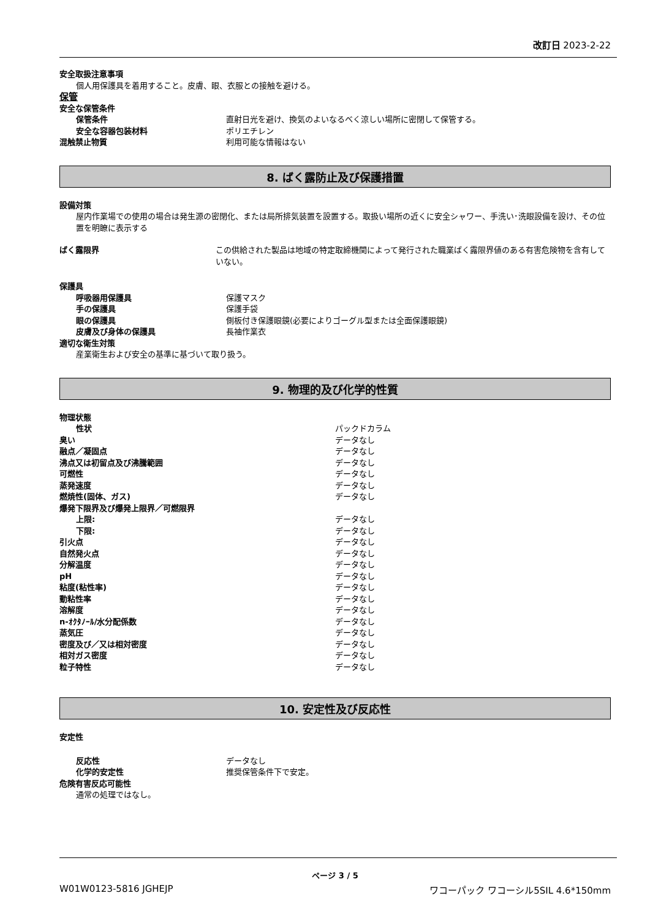改訂日 2023-2-22
安全取扱注意事項
個人用保護具を着用すること。皮膚、眼、衣服との接触を避ける。
保管
安全な保管条件
保管条件 直射日光を避け、換気のよいなるべく涼しい場所に密閉して保管する。
安全な容器包装材料 ポリエチレン
混触禁止物質 利用可能な情報はない
8. ばく露防止及び保護措置
設備対策
屋内作業場での使用の場合は発生源の密閉化、または局所排気装置を設置する。取扱い場所の近くに安全シャワー、手洗い･洗眼設備を設け、その位置を明瞭に表示する
ばく露限界 この供給された製品は地域の特定取締機関によって発行された職業ばく露限界値のある有害危険物を含有していない。
保護具
呼吸器用保護具 保護マスク
手の保護具 保護手袋
眼の保護具 側板付き保護眼鏡(必要によりゴーグル型または全面保護眼鏡)
皮膚及び身体の保護具 長袖作業衣
適切な衛生対策
産業衛生および安全の基準に基づいて取り扱う。
9. 物理的及び化学的性質
物理状態
性状 パックドカラム
臭い データなし
融点／凝固点 データなし
沸点又は初留点及び沸騰範囲 データなし
可燃性 データなし
蒸発速度 データなし
燃焼性(固体、ガス) データなし
爆発下限界及び爆発上限界／可燃限界
上限: データなし
下限: データなし
引火点 データなし
自然発火点 データなし
分解温度 データなし
pH データなし
粘度(粘性率) データなし
動粘性率 データなし
溶解度 データなし
n-ｵｸﾀﾉｰﾙ/水分配係数 データなし
蒸気圧 データなし
密度及び／又は相対密度 データなし
相対ガス密度 データなし
粒子特性 データなし
10. 安定性及び反応性
安定性
反応性 データなし
化学的安定性 推奨保管条件下で安定。
危険有害反応可能性
通常の処理ではなし。
ページ 3 / 5
W01W0123-5816 JGHEJP ワコーパック ワコーシル5SIL 4.6*150mm